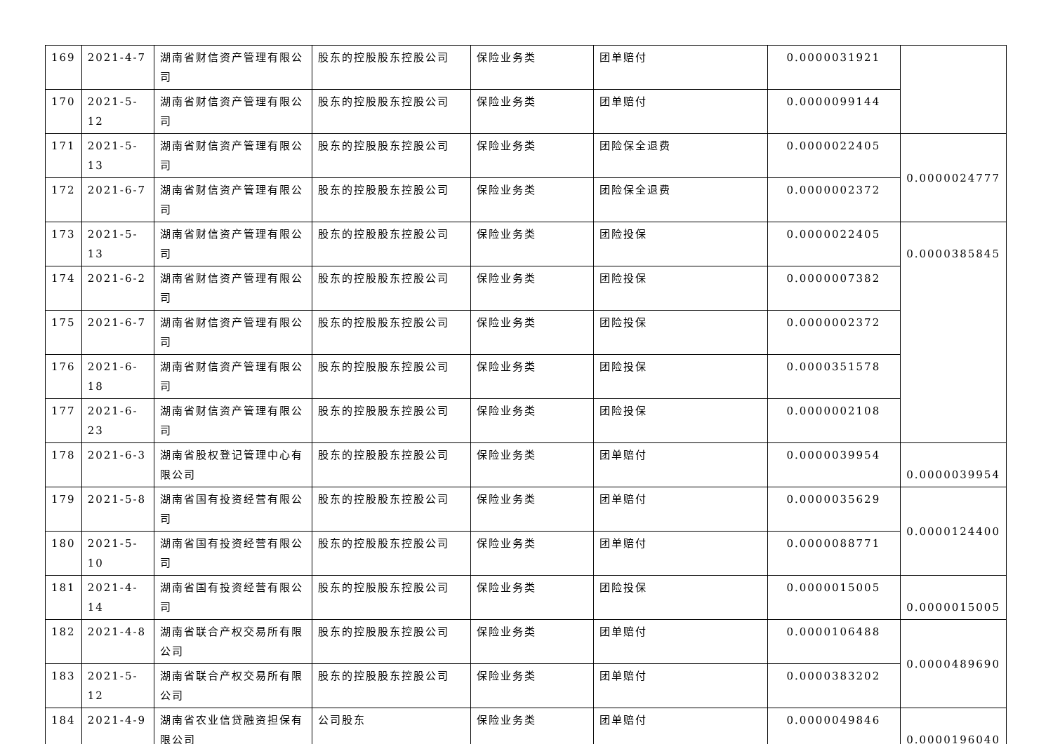| 169 | 2021-4-7 | 湖南省财信资产管理有限公司 | 股东的控股股东控股公司 | 保险业务类 | 团单赔付 | 0.0000031921 | |
| 170 | 2021-5-12 | 湖南省财信资产管理有限公司 | 股东的控股股东控股公司 | 保险业务类 | 团单赔付 | 0.0000099144 | |
| 171 | 2021-5-13 | 湖南省财信资产管理有限公司 | 股东的控股股东控股公司 | 保险业务类 | 团险保全退费 | 0.0000022405 | 0.0000024777 |
| 172 | 2021-6-7 | 湖南省财信资产管理有限公司 | 股东的控股股东控股公司 | 保险业务类 | 团险保全退费 | 0.0000002372 | |
| 173 | 2021-5-13 | 湖南省财信资产管理有限公司 | 股东的控股股东控股公司 | 保险业务类 | 团险投保 | 0.0000022405 | 0.0000385845 |
| 174 | 2021-6-2 | 湖南省财信资产管理有限公司 | 股东的控股股东控股公司 | 保险业务类 | 团险投保 | 0.0000007382 | |
| 175 | 2021-6-7 | 湖南省财信资产管理有限公司 | 股东的控股股东控股公司 | 保险业务类 | 团险投保 | 0.0000002372 | |
| 176 | 2021-6-18 | 湖南省财信资产管理有限公司 | 股东的控股股东控股公司 | 保险业务类 | 团险投保 | 0.0000351578 | |
| 177 | 2021-6-23 | 湖南省财信资产管理有限公司 | 股东的控股股东控股公司 | 保险业务类 | 团险投保 | 0.0000002108 | |
| 178 | 2021-6-3 | 湖南省股权登记管理中心有限公司 | 股东的控股股东控股公司 | 保险业务类 | 团单赔付 | 0.0000039954 | 0.0000039954 |
| 179 | 2021-5-8 | 湖南省国有投资经营有限公司 | 股东的控股股东控股公司 | 保险业务类 | 团单赔付 | 0.0000035629 | 0.0000124400 |
| 180 | 2021-5-10 | 湖南省国有投资经营有限公司 | 股东的控股股东控股公司 | 保险业务类 | 团单赔付 | 0.0000088771 | |
| 181 | 2021-4-14 | 湖南省国有投资经营有限公司 | 股东的控股股东控股公司 | 保险业务类 | 团险投保 | 0.0000015005 | 0.0000015005 |
| 182 | 2021-4-8 | 湖南省联合产权交易所有限公司 | 股东的控股股东控股公司 | 保险业务类 | 团单赔付 | 0.0000106488 | 0.0000489690 |
| 183 | 2021-5-12 | 湖南省联合产权交易所有限公司 | 股东的控股股东控股公司 | 保险业务类 | 团单赔付 | 0.0000383202 | |
| 184 | 2021-4-9 | 湖南省农业信贷融资担保有限公司 | 公司股东 | 保险业务类 | 团单赔付 | 0.0000049846 | 0.0000196040 |